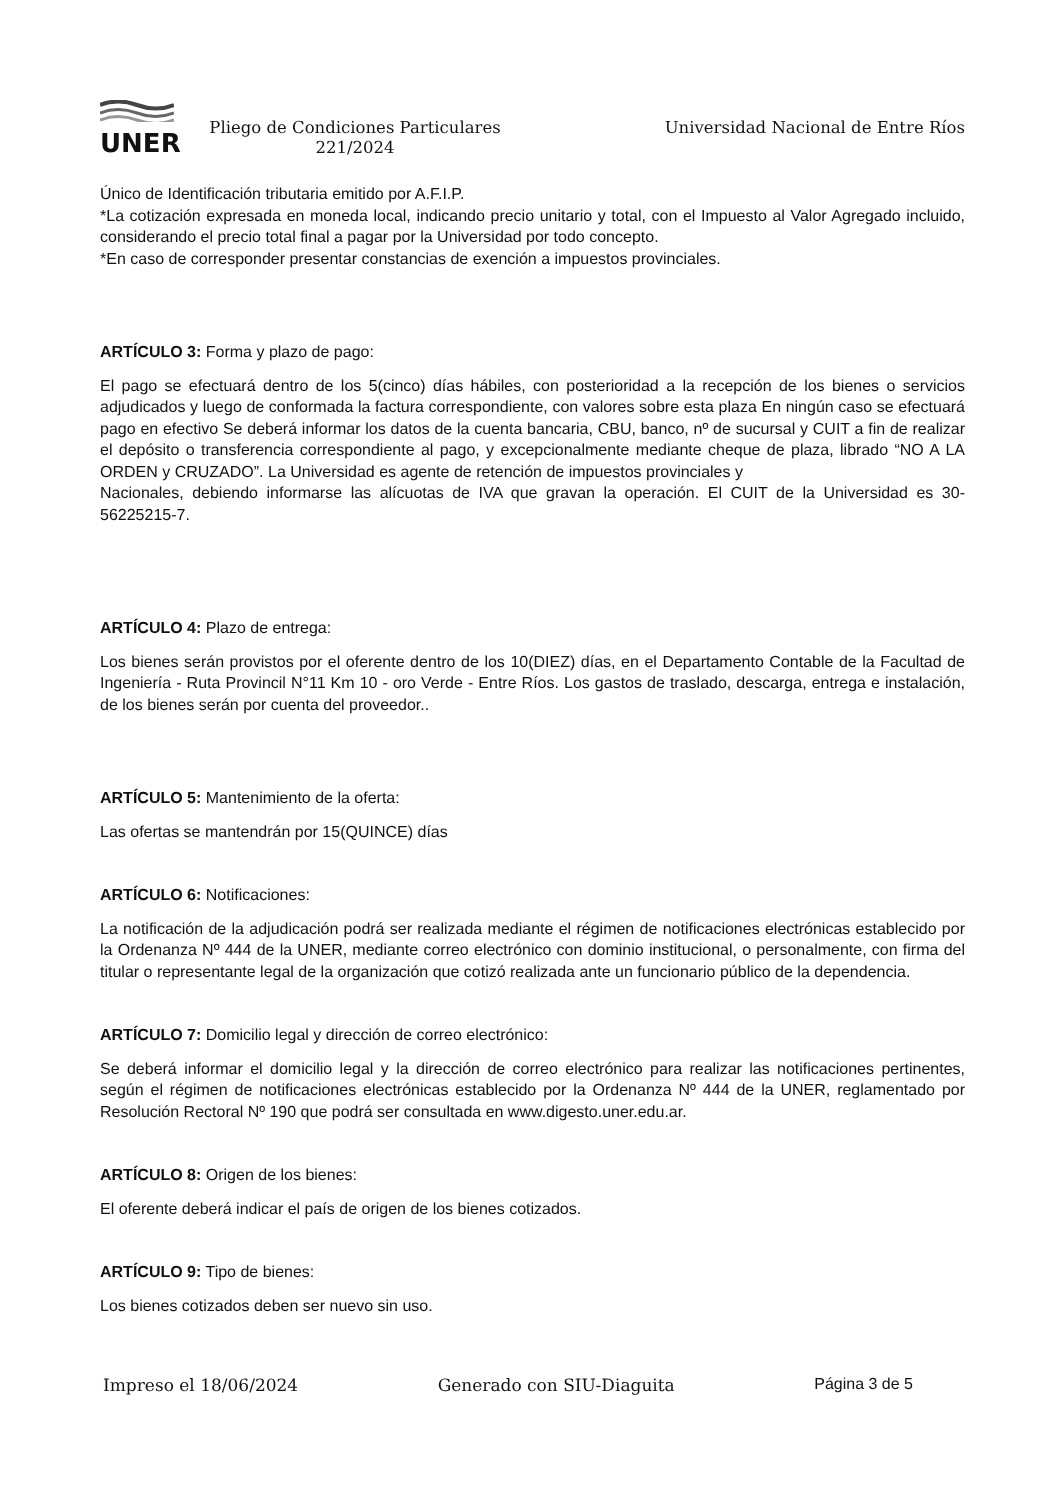UNER
Pliego de Condiciones Particulares
221/2024
Universidad Nacional de Entre Ríos
Único de Identificación tributaria emitido por A.F.I.P.
*La cotización expresada en moneda local, indicando precio unitario y total, con el Impuesto al Valor Agregado incluido, considerando el precio total final a pagar por la Universidad por todo concepto.
*En caso de corresponder presentar constancias de exención a impuestos provinciales.
ARTÍCULO 3: Forma y plazo de pago:
El pago se efectuará dentro de los 5(cinco) días hábiles, con posterioridad a la recepción de los bienes o servicios adjudicados y luego de conformada la factura correspondiente, con valores sobre esta plaza En ningún caso se efectuará pago en efectivo Se deberá informar los datos de la cuenta bancaria, CBU, banco, nº de sucursal y CUIT a fin de realizar el depósito o transferencia correspondiente al pago, y excepcionalmente mediante cheque de plaza, librado “NO A LA ORDEN y CRUZADO”. La Universidad es agente de retención de impuestos provinciales y
Nacionales, debiendo informarse las alícuotas de IVA que gravan la operación. El CUIT de la Universidad es 30-56225215-7.
ARTÍCULO 4: Plazo de entrega:
Los bienes serán provistos por el oferente dentro de los 10(DIEZ) días, en el Departamento Contable de la Facultad de Ingeniería - Ruta Provincil N°11 Km 10 - oro Verde - Entre Ríos. Los gastos de traslado, descarga, entrega e instalación, de los bienes serán por cuenta del proveedor..
ARTÍCULO 5: Mantenimiento de la oferta:
Las ofertas se mantendrán por 15(QUINCE) días
ARTÍCULO 6: Notificaciones:
La notificación de la adjudicación podrá ser realizada mediante el régimen de notificaciones electrónicas establecido por la Ordenanza Nº 444 de la UNER, mediante correo electrónico con dominio institucional, o personalmente, con firma del titular o representante legal de la organización que cotizó realizada ante un funcionario público de la dependencia.
ARTÍCULO 7: Domicilio legal y dirección de correo electrónico:
Se deberá informar el domicilio legal y la dirección de correo electrónico para realizar las notificaciones pertinentes, según el régimen de notificaciones electrónicas establecido por la Ordenanza Nº 444 de la UNER, reglamentado por Resolución Rectoral Nº 190 que podrá ser consultada en www.digesto.uner.edu.ar.
ARTÍCULO 8: Origen de los bienes:
El oferente deberá indicar el país de origen de los bienes cotizados.
ARTÍCULO 9: Tipo de bienes:
Los bienes cotizados deben ser nuevo sin uso.
Impreso el 18/06/2024 Generado con SIU-Diaguita Página 3 de 5